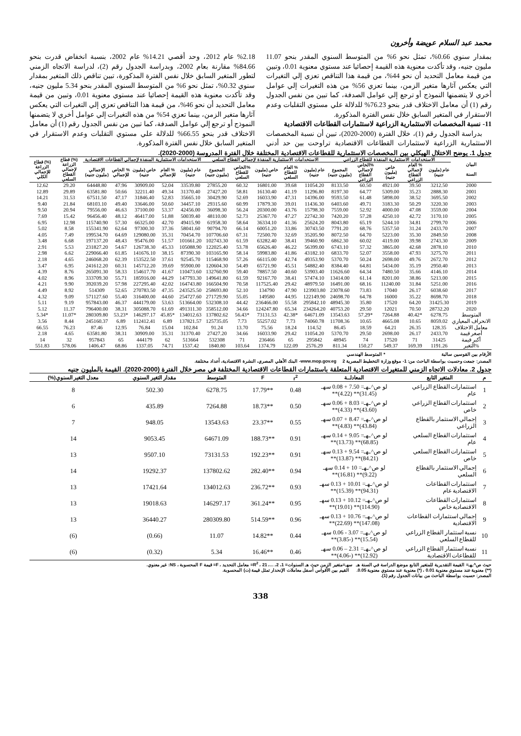محمد عبد السلام عويضة وأخرون
بمقدار سنوي 0.66%، تمثل نحو 6% من المتوسط السنوي المقدر بنحو 11.07 مليون جنيه، وقد تأكدت معنوية هذه القيمة إحصائيا عند مستوي معنوية 0.01، وتبين من قيمة معامل التحديد أن نحو 44%، من قيمة هذا التناقص تعزي إلي التغيرات التي يعكس آثارها متغير الزمن، بينما تعزي 56% من هذه التغيرات إلي عوامل أخري لا يتضمنها النموذج أو ترجع إلي عوامل الصدفة، كما تبين من نفس الجدول رقم (1) أن معامل الاختلاف قدر بنحو 76.23% للدلالة علي مستوي التقلبات وعدم الاستقرار في المتغير السابق خلال نفس الفترة المذكورة.
11- نسبة المخصصات الاستثمارية الزراعية لاستثمارات القطاعات الاقتصادية
بدراسة الجدول رقم (1)، خلال الفترة (2000-2020)، تبين أن نسبة المخصصات الاستثمارية الزراعية لاستثمارات القطاعات الاقتصادية تراوحت بين حد أدني 2.18% عام 2012، وحد أقصي 14.21% عام 2002، بنسبة انخفاض قدرت بنحو 84.66% مقارنة بعام 2002، وبدراسة الجدول رقم (2)، لدراسة الاتجاه الزمني لتطور المتغير السابق خلال نفس الفترة المذكورة، تبين تناقص ذلك المتغير بمقدار سنوي 0.32%، تمثل نحو 6% من المتوسط السنوي المقدر بنحو 5.34 مليون جنيه، وقد تأكدت معنوية هذه القيمة إحصائيا عند مستوي معنوية 0.01، وتبين من قيمة معامل التحديد أن نحو 46%، من قيمة هذا التناقص تعزي إلي التغيرات التي يعكس آثارها متغير الزمن، بينما تعزي 54% من هذه التغيرات إلي عوامل أخري لا يتضمنها النموذج أو ترجع إلي عوامل الصدفة، كما تبين من نفس الجدول رقم (1) أن معامل الاختلاف قدر بنحو 66.55% للدلالة علي مستوي التقلبات وعدم الاستقرار في المتغير السابق خلال نفس الفترة المذكورة.
جدول 1. يوضح الاختلال الهيكلي بين المخصصات الاستثمارية للقطاعات الاقتصادية المختلفة خلال الفترة المدروسة (2000-2020).
| البيان السنة | الاستخدامات الاستثمارية المنفذة للقطاع الزراعي | | | | | الاستخدامات الاستثمارية المنفذة لإجمالي القطاع السلعي | | | | | الاستخدامات الاستثمارية المنفذة لإجمالي القطاعات الاقتصادية | | | | | (%) قطاع الزراعة لإجمالي القطاع السلعي | (%) قطاع الزراعة للإجمالي الكلي |
| --- | --- | --- | --- | --- | --- | --- | --- | --- | --- | --- | --- | --- | --- | --- | --- | --- | --- |
| | عام (مليون جنيه) | % العام لإجمالي القطاع الزراعي | خاص (مليون جنيه) | %الخاص لإجمالي القطاع الزراعي | المجموع (مليون جنيه) | عام (مليون جنيه) | % العام للقطاع السلعي | خاص (مليون جنيه) | %الخاص للقطاع السلعي | المجموع (مليون جنيه) | عام (مليون جنيه) | % العام للإجمالي | خاص (مليون جنيه) | % الخاص للإجمالي | الإجمالي (مليون جنيه) | | |
| 2000 | 3212.50 | 39.50 | 4921.00 | 60.50 | 8133.50 | 11054.20 | 39.68 | 16801.00 | 60.32 | 27855.20 | 33539.80 | 52.04 | 30909.00 | 47.96 | 64448.80 | 29.20 | 12.62 |
| 2001 | 2888.30 | 35.23 | 5309.00 | 64.77 | 8197.30 | 11296.80 | 41.19 | 16130.40 | 58.81 | 27427.20 | 31370.40 | 49.34 | 32211.40 | 50.66 | 63581.80 | 29.89 | 12.89 |
| 2002 | 3695.50 | 38.52 | 5898.00 | 61.48 | 9593.50 | 14396.00 | 47.31 | 16033.90 | 52.69 | 30429.90 | 35665.10 | 52.83 | 31846.40 | 47.17 | 67511.50 | 31.53 | 14.21 |
| 2003 | 3220.30 | 50.29 | 3183.30 | 49.71 | 6403.60 | 11436.30 | 39.01 | 17879.30 | 60.99 | 29315.60 | 34457.10 | 50.60 | 33646.00 | 49.40 | 68103.10 | 21.84 | 9.40 |
| 2004 | 3559.00 | 47.08 | 4000.00 | 52.92 | 7559.00 | 15798.30 | 43.76 | 20300.00 | 56.24 | 36098.30 | 42456.00 | 53.37 | 37100.00 | 46.63 | 79556.00 | 20.94 | 9.50 |
| 2005 | 3170.10 | 42.72 | 4250.10 | 57.28 | 7420.20 | 22742.30 | 47.27 | 25367.70 | 52.73 | 48110.00 | 50039.40 | 51.88 | 46417.00 | 48.12 | 96456.40 | 15.42 | 7.69 |
| 2006 | 2799.70 | 34.81 | 5244.10 | 65.19 | 8043.80 | 25624.20 | 41.36 | 36334.10 | 58.64 | 61958.30 | 49415.90 | 42.70 | 66325.00 | 57.30 | 115740.90 | 12.98 | 6.95 |
| 2007 | 2433.70 | 31.24 | 5357.50 | 68.76 | 7791.20 | 30743.50 | 33.86 | 60051.20 | 66.14 | 90794.70 | 58041.60 | 37.36 | 97300.30 | 62.64 | 155341.90 | 8.58 | 5.02 |
| 2008 | 2849.50 | 35.30 | 5223.00 | 64.70 | 8072.50 | 35205.90 | 32.69 | 72500.70 | 67.31 | 107706.60 | 70454.70 | 35.31 | 129080.00 | 64.69 | 199534.70 | 7.49 | 4.05 |
| 2009 | 2743.30 | 39.98 | 4119.00 | 60.02 | 6862.30 | 39460.90 | 38.41 | 63282.40 | 61.59 | 102743.30 | 101661.20 | 51.57 | 95476.00 | 48.43 | 197137.20 | 6.68 | 3.48 |
| 2010 | 2878.10 | 42.68 | 3865.00 | 57.32 | 6743.10 | 56399.00 | 46.22 | 65626.40 | 53.78 | 122025.40 | 105088.90 | 45.33 | 126738.30 | 54.67 | 231827.20 | 5.53 | 2.91 |
| 2011 | 3275.70 | 47.93 | 3558.00 | 52.07 | 6833.70 | 43182.10 | 41.86 | 59983.80 | 58.14 | 103165.90 | 87390.30 | 38.15 | 141676.10 | 61.85 | 229066.40 | 6.62 | 2.98 |
| 2012 | 2672.70 | 49.76 | 2698.00 | 50.24 | 5370.70 | 49353.90 | 42.74 | 66115.00 | 57.26 | 115468.90 | 92545.70 | 37.61 | 153522.50 | 62.39 | 246068.20 | 4.65 | 2.18 |
| 2013 | 2950.40 | 35.19 | 5434.00 | 64.81 | 8384.40 | 54882.40 | 45.51 | 65721.90 | 54.49 | 120604.30 | 95900.00 | 39.69 | 145712.20 | 60.31 | 241612.20 | 6.95 | 3.47 |
| 2014 | 4146.10 | 35.66 | 7480.50 | 64.34 | 11626.60 | 53903.40 | 40.60 | 78857.50 | 59.40 | 132760.90 | 110473.60 | 41.67 | 154617.70 | 58.33 | 265091.30 | 8.76 | 4.39 |
| 2015 | 5213.00 | 38.86 | 8201.00 | 61.14 | 13414.00 | 57474.10 | 38.41 | 92167.70 | 61.59 | 149641.80 | 147793.30 | 44.29 | 185916.00 | 55.71 | 333709.30 | 8.96 | 4.02 |
| 2016 | 5251.00 | 31.84 | 11240.00 | 68.16 | 16491.00 | 48979.50 | 29.42 | 117525.40 | 70.58 | 166504.90 | 164743.80 | 42.02 | 227295.40 | 57.98 | 392039.20 | 9.90 | 4.21 |
| 2017 | 6038.60 | 26.17 | 17040 | 73.83 | 23078.60 | 123903.80 | 47.90 | 134790 | 52.10 | 258693.80 | 243525.50 | 47.35 | 270783.50 | 52.65 | 514309 | 8.92 | 4.49 |
| 2018 | 8698.70 | 35.22 | 16000 | 64.78 | 24698.70 | 122149.90 | 44.95 | 149580 | 55.05 | 271729.90 | 254727.60 | 44.60 | 316400.00 | 55.40 | 571127.60 | 9.09 | 4.32 |
| 2019 | 31425.30 | 64.20 | 17520 | 35.80 | 48945.30 | 295842.10 | 55.58 | 236466.00 | 44.42 | 532308.10 | 513664.00 | 53.63 | 444179.00 | 46.37 | 957843.00 | 9.19 | 5.11 |
| 2020 | 28732.20 | 70.50 | 12021 | 29.50 | 40753.20 | 234264.20 | 65.34 | 124247.80 | 34.66 | 358512.00 | 491311.30 | 61.69 | 305088.70 | 38.31 | 796400.00 | 11.37 | 5.12 |
| المتوسط | 6278.75 | *40.42 | 7264.88 | *57.29 | 13543.63 | 64671.09 | *42.38 | 73131.53 | *56.43 | 137802.62 | 134012.63 | *45.85 | 146297.17 | *53.23 | 280309.80 | *11.07 | *5.34 |
| الانحراف المعياري | 8059.02 | 10.65 | 4665.08 | 10.65 | 11708.36 | 74060.78 | 7.73 | 55257.02 | 7.73 | 125735.05 | 137821.57 | 6.89 | 112412.41 | 6.89 | 245160.37 | 8.44 | 3.56 |
| معامل الاختلاف | 128.35 | 26.35 | 64.21 | 18.59 | 86.45 | 114.52 | 18.24 | 75.56 | 13.70 | 91.24 | 102.84 | 15.04 | 76.84 | 12.95 | 87.46 | 76.23 | 66.55 |
| أصغر قيمة | 2433.70 | 26.17 | 2698.00 | 29.50 | 5370.70 | 11054.20 | 29.42 | 16033.90 | 34.66 | 27427.20 | 31370.40 | 35.31 | 30909.00 | 38.31 | 63581.80 | 4.65 | 2.18 |
| أكبر قيمة | 31425 | 71 | 17520 | 74 | 48945 | 295842 | 65 | 236466 | 71 | 532308 | 513664 | 62 | 444179 | 65 | 957843 | 32 | 14 |
| %التغير | 1191.26 | 169.39 | 549.37 | 150.27 | 811.34 | 2576.29 | 122.09 | 1374.79 | 103.64 | 1840.80 | 1537.42 | 74.71 | 1337.05 | 68.86 | 1406.47 | 578.06 | 551.83 |
الأرقام بين القوسين سالبة * المتوسط الهندسي
المصدر: جمعت وحسبت بواسطة الباحث من: 1- موقع وزارة التخطيط المصرية www.mop.gov.eg 2- البنك الأهلي المصري، النشرة الاقتصادية، أعداد مختلفة.
جدول 2. معادلات الاتجاه الزمني للمتغيرات الاقتصادية المتعلقة باستثمارات القطاعات الاقتصادية المختلفة في مصر خلال الفترة (2000-2020). القيمة بالمليون جنيه
| م | المتغير التابع | المعادلــة | r<sup>2</sup> | F | المتوسط | مقدار التغير السنوي | معدل التغير السنوي(%) |
| --- | --- | --- | --- | --- | --- | --- | --- |
| 1 | استثمارات القطاع الزراعي عام | لو ص^ـهـ= 7.50 + 0.08 سهـ (31.45)** (4.22)** | 0.48 | **17.79 | 6278.75 | 502.30 | 8 |
| 2 | استثمارات القطاع الزراعي خاص | لو ص^ـهـ= 8.03 + 0.06 سهـ (43.60)** (4.33)** | 0.50 | **18.73 | 7264.88 | 435.89 | 6 |
| 3 | إجمالي الاستثمار بالقطاع الزراعي | لو ص^ـهـ= 8.47 + 0.07 سهـ (43.84)** (4.83)** | 0.55 | **23.37 | 13543.63 | 948.05 | 7 |
| 4 | استثمارات القطاع السلعي عام | لو ص^ـهـ= 9.05 + 0.14 سهـ (68.85)** (13.73)** | 0.91 | **188.73 | 64671.09 | 9053.45 | 14 |
| 5 | استثمارات القطاع السلعي خاص | لو ص^ـهـ= 9.54 + 0.13 سهـ (84.21)** (13.87)** | 0.91 | **192.23 | 73131.53 | 9507.10 | 13 |
| 6 | إجمالي الاستثمار بالقطاع السلعي | لو ص^ـهـ= 10 + 0.14 سهـ (9.22)** (16.81)** | 0.94 | **282.40 | 137802.62 | 19292.37 | 14 |
| 7 | استثمارات القطاعات الاقتصادية عام | لو ص^ـهـ= 10.01 + 0.13 سهـ (94.31)** (15.39)** | 0.93 | **236.72 | 134012.63 | 17421.64 | 13 |
| 8 | استثمارات القطاعات الاقتصادية خاص | لو ص^ـهـ= 10.12 + 0.13 سهـ (114.90)** (19.01)** | 0.95 | **361.24 | 146297.17 | 19018.63 | 13 |
| 9 | إجمالي استثمارات القطاعات الاقتصادية | لو ص^ـهـ= 10.76 + 0.13 سهـ (147.08)** (22.69)** | 0.96 | **514.59 | 280309.80 | 36440.27 | 13 |
| 10 | نسبة استثمار القطاع الزراعي للقطاع السلعي | لو ص^ـهـ= 3.07 - 0.06 سهـ (15.54)** (-3.85)** | 0.44 | **14.82 | 11.07 | (0.66) | (6) |
| 11 | نسبة استثمار القطاع الزراعي للقطاعات الاقتصادية | لو ص^ـهـ= 2.31 – 0.06 سهـ (12.92)** (-4.06)** | 0.46 | **16.46 | 5.34 | (0.32) | (6) |
حيث ص^ـهـ= القيمة التقديرية للمتغير التابع موضع الدراسة في السنة هـ سهـ=متغير الزمن حيث هـ السنوات= 1، 2، ...، 21 ، R<sup>2</sup>= معامل التحديد ، F= قيمة F المحسوبة ، NS: غير معنوي.
(**) معنوية عند مستوي معنوية 0.01 ، (*) معنوية عند مستوي معنوية 0.05. القيم بين الأقواس أسفل معاملات الإنحدار تمثل قيمة (ت) المحسوبة.
المصدر: حسبت بواسطة الباحث من بيانات الجدول رقم (1).
338